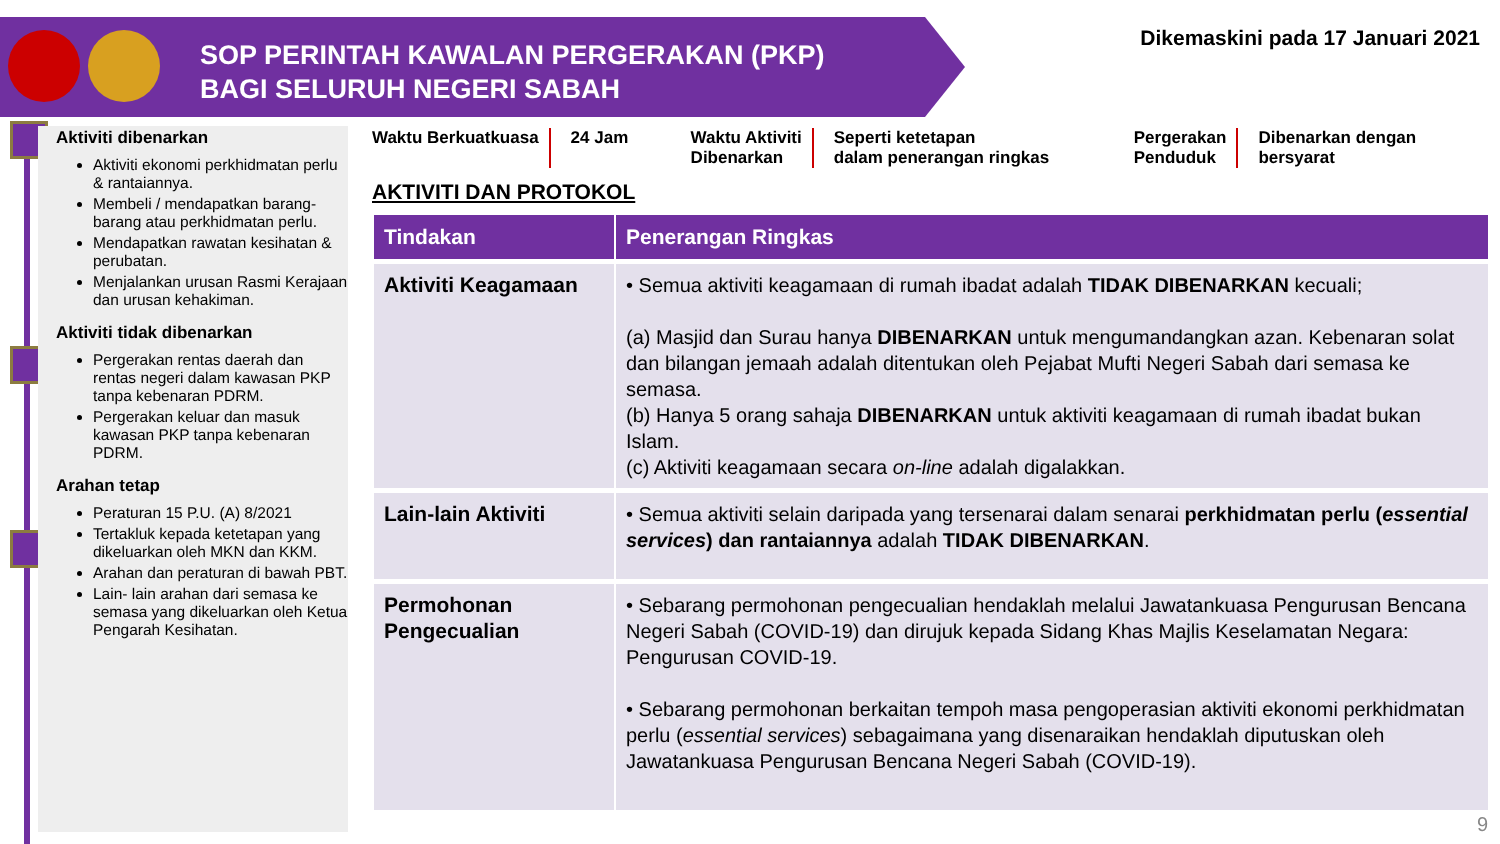SOP PERINTAH KAWALAN PERGERAKAN (PKP)
BAGI SELURUH NEGERI SABAH
Dikemaskini pada 17 Januari 2021
Aktiviti dibenarkan
Aktiviti ekonomi perkhidmatan perlu & rantaiannya.
Membeli / mendapatkan barang-barang atau perkhidmatan perlu.
Mendapatkan rawatan kesihatan & perubatan.
Menjalankan urusan Rasmi Kerajaan dan urusan kehakiman.
Aktiviti tidak dibenarkan
Pergerakan rentas daerah dan rentas negeri dalam kawasan PKP tanpa kebenaran PDRM.
Pergerakan keluar dan masuk kawasan PKP tanpa kebenaran PDRM.
Arahan tetap
Peraturan 15 P.U. (A) 8/2021
Tertakluk kepada ketetapan yang dikeluarkan oleh MKN dan KKM.
Arahan dan peraturan di bawah PBT.
Lain- lain arahan dari semasa ke semasa yang dikeluarkan oleh Ketua Pengarah Kesihatan.
Waktu Berkuatkuasa 24 Jam Waktu Aktiviti
Dibenarkan
Seperti ketetapan
dalam penerangan ringkas
Pergerakan
Penduduk
Dibenarkan dengan
bersyarat
AKTIVITI DAN PROTOKOL
| Tindakan | Penerangan Ringkas |
| --- | --- |
| Aktiviti Keagamaan | • Semua aktiviti keagamaan di rumah ibadat adalah TIDAK DIBENARKAN kecuali; (a) Masjid dan Surau hanya DIBENARKAN untuk mengumandangkan azan. Kebenaran solat dan bilangan jemaah adalah ditentukan oleh Pejabat Mufti Negeri Sabah dari semasa ke semasa. (b) Hanya 5 orang sahaja DIBENARKAN untuk aktiviti keagamaan di rumah ibadat bukan Islam. (c) Aktiviti keagamaan secara on-line adalah digalakkan. |
| Lain-lain Aktiviti | • Semua aktiviti selain daripada yang tersenarai dalam senarai perkhidmatan perlu ( essential services ) dan rantaiannya adalah TIDAK DIBENARKAN . |
| Permohonan Pengecualian | • Sebarang permohonan pengecualian hendaklah melalui Jawatankuasa Pengurusan Bencana Negeri Sabah (COVID-19) dan dirujuk kepada Sidang Khas Majlis Keselamatan Negara: Pengurusan COVID-19. • Sebarang permohonan berkaitan tempoh masa pengoperasian aktiviti ekonomi perkhidmatan perlu ( essential services ) sebagaimana yang disenaraikan hendaklah diputuskan oleh Jawatankuasa Pengurusan Bencana Negeri Sabah (COVID-19). |
9